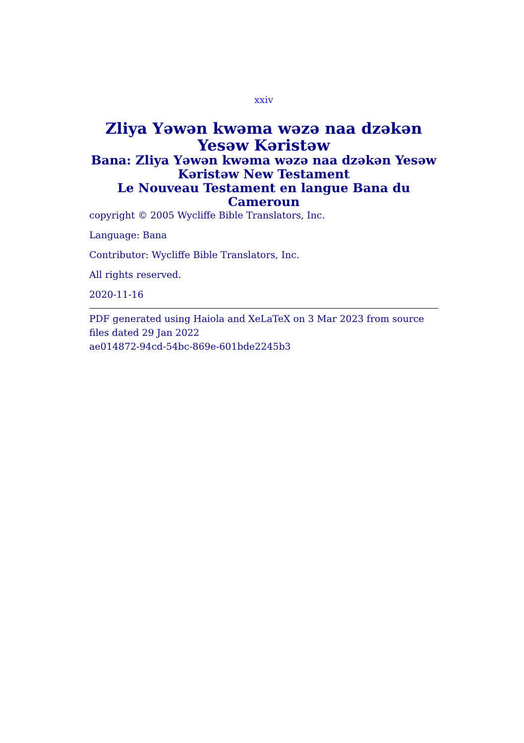xxiv
Zliya Yəwən kwəma wəzə naa dzəkən Yesəw Kəristəw
Bana: Zliya Yəwən kwəma wəzə naa dzəkən Yesəw Kəristəw New Testament
Le Nouveau Testament en langue Bana du Cameroun
copyright © 2005 Wycliffe Bible Translators, Inc.
Language: Bana
Contributor: Wycliffe Bible Translators, Inc.
All rights reserved.
2020-11-16
PDF generated using Haiola and XeLaTeX on 3 Mar 2023 from source files dated 29 Jan 2022
ae014872-94cd-54bc-869e-601bde2245b3